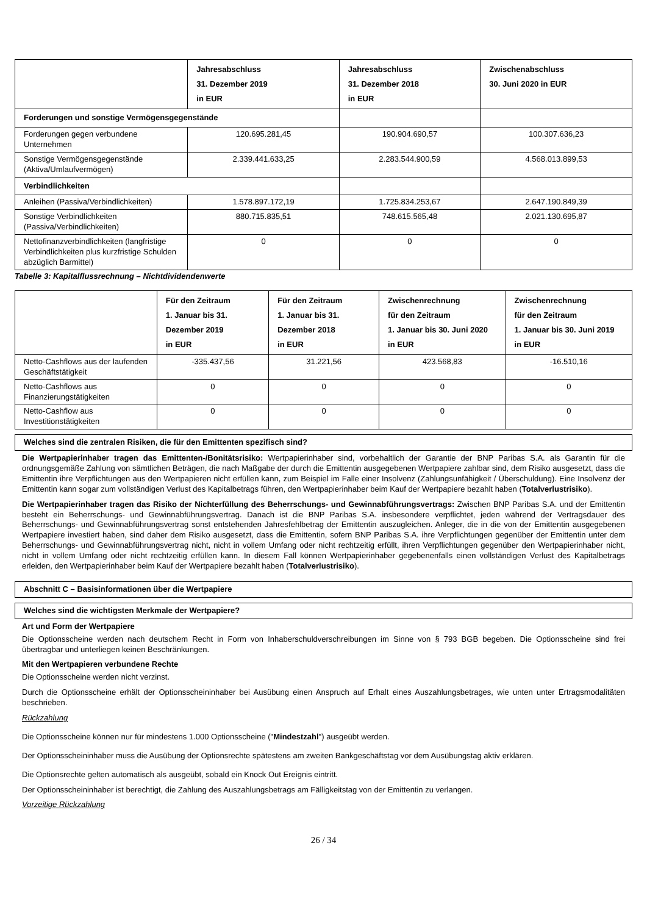| | Jahresabschluss 31. Dezember 2019 in EUR | Jahresabschluss 31. Dezember 2018 in EUR | Zwischenabschluss 30. Juni 2020 in EUR |
| --- | --- | --- | --- |
| Forderungen und sonstige Vermögensgegenstände | | | |
| Forderungen gegen verbundene Unternehmen | 120.695.281,45 | 190.904.690,57 | 100.307.636,23 |
| Sonstige Vermögensgegenstände (Aktiva/Umlaufvermögen) | 2.339.441.633,25 | 2.283.544.900,59 | 4.568.013.899,53 |
| Verbindlichkeiten | | | |
| Anleihen (Passiva/Verbindlichkeiten) | 1.578.897.172,19 | 1.725.834.253,67 | 2.647.190.849,39 |
| Sonstige Verbindlichkeiten (Passiva/Verbindlichkeiten) | 880.715.835,51 | 748.615.565,48 | 2.021.130.695,87 |
| Nettofinanzverbindlichkeiten (langfristige Verbindlichkeiten plus kurzfristige Schulden abzüglich Barmittel) | 0 | 0 | 0 |
Tabelle 3: Kapitalflussrechnung – Nichtdividendenwerte
| | Für den Zeitraum 1. Januar bis 31. Dezember 2019 in EUR | Für den Zeitraum 1. Januar bis 31. Dezember 2018 in EUR | Zwischenrechnung für den Zeitraum 1. Januar bis 30. Juni 2020 in EUR | Zwischenrechnung für den Zeitraum 1. Januar bis 30. Juni 2019 in EUR |
| --- | --- | --- | --- | --- |
| Netto-Cashflows aus der laufenden Geschäftstätigkeit | -335.437,56 | 31.221,56 | 423.568,83 | -16.510,16 |
| Netto-Cashflows aus Finanzierungstätigkeiten | 0 | 0 | 0 | 0 |
| Netto-Cashflow aus Investitionstätigkeiten | 0 | 0 | 0 | 0 |
Welches sind die zentralen Risiken, die für den Emittenten spezifisch sind?
Die Wertpapierinhaber tragen das Emittenten-/Bonitätsrisiko: Wertpapierinhaber sind, vorbehaltlich der Garantie der BNP Paribas S.A. als Garantin für die ordnungsgemäße Zahlung von sämtlichen Beträgen, die nach Maßgabe der durch die Emittentin ausgegebenen Wertpapiere zahlbar sind, dem Risiko ausgesetzt, dass die Emittentin ihre Verpflichtungen aus den Wertpapieren nicht erfüllen kann, zum Beispiel im Falle einer Insolvenz (Zahlungsunfähigkeit / Überschuldung). Eine Insolvenz der Emittentin kann sogar zum vollständigen Verlust des Kapitalbetrags führen, den Wertpapierinhaber beim Kauf der Wertpapiere bezahlt haben (Totalverlustrisiko).
Die Wertpapierinhaber tragen das Risiko der Nichterfüllung des Beherrschungs- und Gewinnabführungsvertrags: Zwischen BNP Paribas S.A. und der Emittentin besteht ein Beherrschungs- und Gewinnabführungsvertrag. Danach ist die BNP Paribas S.A. insbesondere verpflichtet, jeden während der Vertragsdauer des Beherrschungs- und Gewinnabführungsvertrag sonst entstehenden Jahresfehlbetrag der Emittentin auszugleichen. Anleger, die in die von der Emittentin ausgegebenen Wertpapiere investiert haben, sind daher dem Risiko ausgesetzt, dass die Emittentin, sofern BNP Paribas S.A. ihre Verpflichtungen gegenüber der Emittentin unter dem Beherrschungs- und Gewinnabführungsvertrag nicht, nicht in vollem Umfang oder nicht rechtzeitig erfüllt, ihren Verpflichtungen gegenüber den Wertpapierinhaber nicht, nicht in vollem Umfang oder nicht rechtzeitig erfüllen kann. In diesem Fall können Wertpapierinhaber gegebenenfalls einen vollständigen Verlust des Kapitalbetrags erleiden, den Wertpapierinhaber beim Kauf der Wertpapiere bezahlt haben (Totalverlustrisiko).
Abschnitt C – Basisinformationen über die Wertpapiere
Welches sind die wichtigsten Merkmale der Wertpapiere?
Art und Form der Wertpapiere
Die Optionsscheine werden nach deutschem Recht in Form von Inhaberschuldverschreibungen im Sinne von § 793 BGB begeben. Die Optionsscheine sind frei übertragbar und unterliegen keinen Beschränkungen.
Mit den Wertpapieren verbundene Rechte
Die Optionsscheine werden nicht verzinst.
Durch die Optionsscheine erhält der Optionsscheininhaber bei Ausübung einen Anspruch auf Erhalt eines Auszahlungsbetrages, wie unten unter Ertragsmodalitäten beschrieben.
Rückzahlung
Die Optionsscheine können nur für mindestens 1.000 Optionsscheine ("Mindestzahl") ausgeübt werden.
Der Optionsscheininhaber muss die Ausübung der Optionsrechte spätestens am zweiten Bankgeschäftstag vor dem Ausübungstag aktiv erklären.
Die Optionsrechte gelten automatisch als ausgeübt, sobald ein Knock Out Ereignis eintritt.
Der Optionsscheininhaber ist berechtigt, die Zahlung des Auszahlungsbetrags am Fälligkeitstag von der Emittentin zu verlangen.
Vorzeitige Rückzahlung
26 / 34